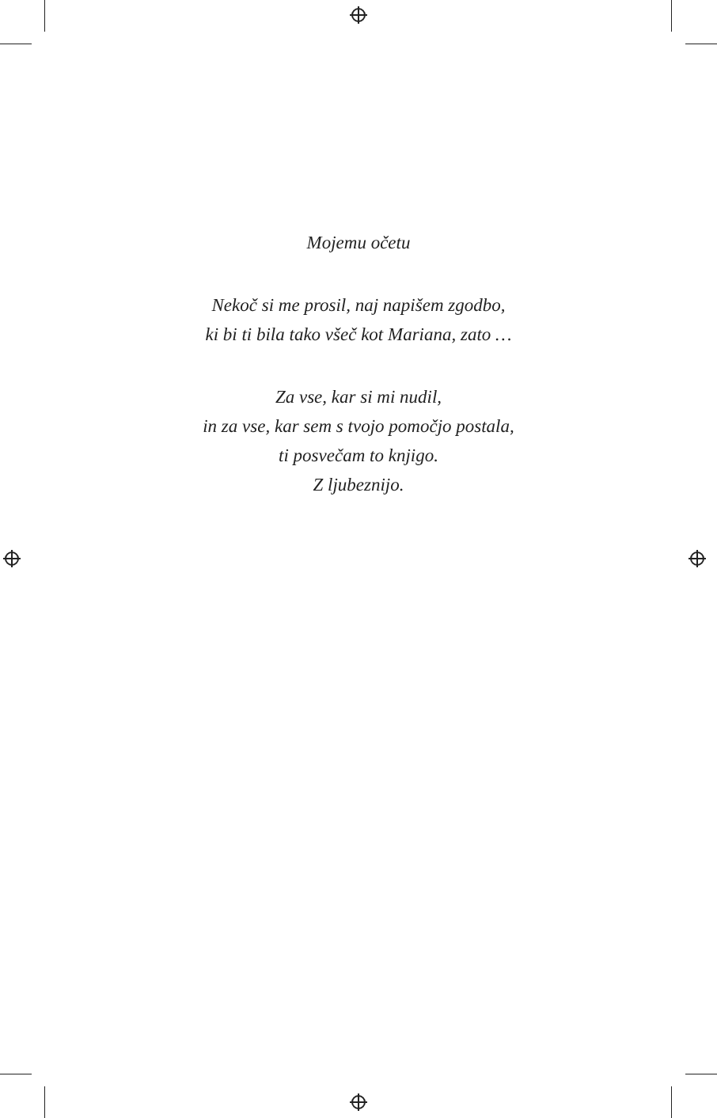Mojemu očetu
Nekoč si me prosil, naj napišem zgodbo,
ki bi ti bila tako všeč kot Mariana, zato …
Za vse, kar si mi nudil,
in za vse, kar sem s tvojo pomočjo postala,
ti posvečam to knjigo.
Z ljubeznijo.